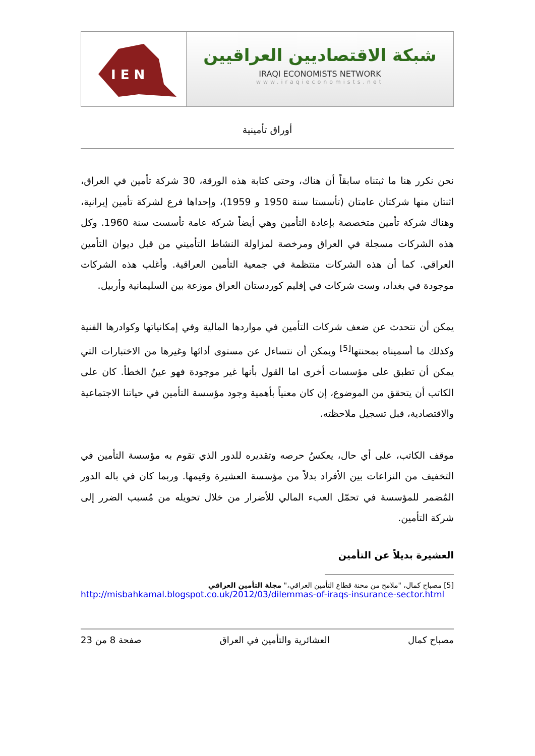I E N
شبكة الاقتصاديين العراقيين
IRAQI ECONOMISTS NETWORK
www.iraqieconomists.net
أوراق تأمينية
نحن نكرر هنا ما ثبتناه سابقاً أن هناك، وحتى كتابة هذه الورقة، 30 شركة تأمين في العراق، اثنتان منها شركتان عامتان (تأسستا سنة 1950 و 1959)، وإحداها فرع لشركة تأمين إيرانية، وهناك شركة تأمين متخصصة بإعادة التأمين وهي أيضاً شركة عامة تأسست سنة 1960. وكل هذه الشركات مسجلة في العراق ومرخصة لمزاولة النشاط التأميني من قبل ديوان التأمين العراقي. كما أن هذه الشركات منتظمة في جمعية التأمين العراقية. وأغلب هذه الشركات موجودة في بغداد، وست شركات في إقليم كوردستان العراق موزعة بين السليمانية وأربيل.
يمكن أن نتحدث عن ضعف شركات التأمين في مواردها المالية وفي إمكانياتها وكوادرها الفنية وكذلك ما أسميناه بمحنتها<sup>[5]</sup> ويمكن أن نتساءل عن مستوى أدائها وغيرها من الاختبارات التي يمكن أن تطبق على مؤسسات أخرى اما القول بأنها غير موجودة فهو عينُ الخطأ. كان على الكاتب أن يتحقق من الموضوع، إن كان معنياً بأهمية وجود مؤسسة التأمين في حياتنا الاجتماعية والاقتصادية، قبل تسجيل ملاحظته.
موقف الكاتب، على أي حال، يعكسُ حرصه وتقديره للدور الذي تقوم به مؤسسة التأمين في التخفيف من النزاعات بين الأفراد بدلاً من مؤسسة العشيرة وقيمها. وربما كان في باله الدور المُضمر للمؤسسة في تحمّل العبء المالي للأضرار من خلال تحويله من مُسبب الضرر إلى شركة التأمين.
العشيرة بديلاً عن التأمين
[5] مصباح كمال، "ملامح من محنة قطاع التأمين العراقي،" مجلة التأمين العراقي
http://misbahkamal.blogspot.co.uk/2012/03/dilemmas-of-iraqs-insurance-sector.html
مصباح كمال العشائرية والتأمين في العراق صفحة 8 من 23